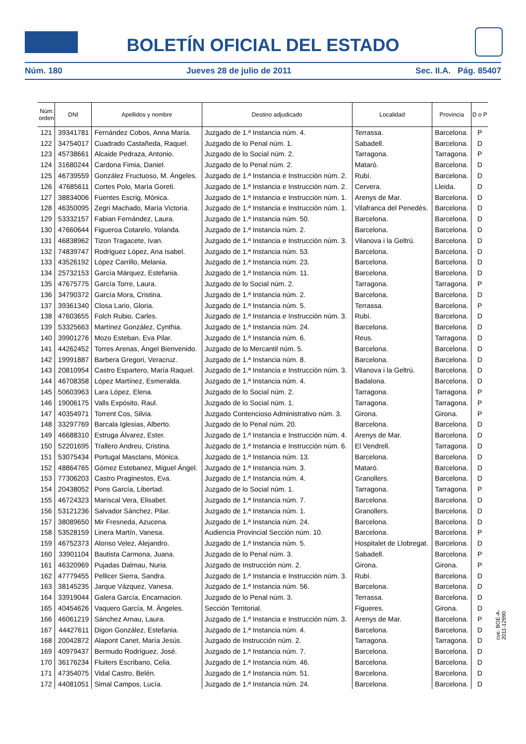BOLETÍN OFICIAL DEL ESTADO
Núm. 180 Jueves 28 de julio de 2011 Sec. II.A. Pág. 85407
| Núm. orden | DNI | Apellidos y nombre | Destino adjudicado | Localidad | Provincia | D o P |
| --- | --- | --- | --- | --- | --- | --- |
| 121 | 39341781 | Fernández Cobos, Anna María. | Juzgado de 1.ª Instancia núm. 4. | Terrassa. | Barcelona. | P |
| 122 | 34754017 | Cuadrado Castañeda, Raquel. | Juzgado de lo Penal núm. 1. | Sabadell. | Barcelona. | D |
| 123 | 45738661 | Alcaide Pedraza, Antonio. | Juzgado de lo Social núm. 2. | Tarragona. | Tarragona. | P |
| 124 | 31680244 | Cardona Fimia, Daniel. | Juzgado de lo Penal núm. 2. | Mataró. | Barcelona. | D |
| 125 | 46739559 | González Fructuoso, M. Ángeles. | Juzgado de 1.ª Instancia e Instrucción núm. 2. | Rubí. | Barcelona. | D |
| 126 | 47685611 | Cortes Polo, María Goreti. | Juzgado de 1.ª Instancia e Instrucción núm. 2. | Cervera. | Lleida. | D |
| 127 | 38834006 | Fuentes Escrig, Mónica. | Juzgado de 1.ª Instancia e Instrucción núm. 1. | Arenys de Mar. | Barcelona. | D |
| 128 | 46350095 | Zegri Machado, María Victoria. | Juzgado de 1.ª Instancia e Instrucción núm. 1. | Vilafranca del Penedès. | Barcelona. | D |
| 129 | 53332157 | Fabian Fernández, Laura. | Juzgado de 1.ª Instancia núm. 50. | Barcelona. | Barcelona. | D |
| 130 | 47660644 | Figueroa Cotarelo, Yolanda. | Juzgado de 1.ª Instancia núm. 2. | Barcelona. | Barcelona. | D |
| 131 | 46838962 | Tizon Tragacete, Ivan. | Juzgado de 1.ª Instancia e Instrucción núm. 3. | Vilanova i la Geltrú. | Barcelona. | D |
| 132 | 74839747 | Rodriguez López, Ana Isabel. | Juzgado de 1.ª Instancia núm. 53. | Barcelona. | Barcelona. | D |
| 133 | 43526192 | López Carrillo, Melania. | Juzgado de 1.ª Instancia núm. 23. | Barcelona. | Barcelona. | D |
| 134 | 25732153 | García Márquez, Estefania. | Juzgado de 1.ª Instancia núm. 11. | Barcelona. | Barcelona. | D |
| 135 | 47675775 | García Torre, Laura. | Juzgado de lo Social núm. 2. | Tarragona. | Tarragona. | P |
| 136 | 34790372 | García Mora, Cristina. | Juzgado de 1.ª Instancia núm. 2. | Barcelona. | Barcelona. | D |
| 137 | 39361340 | Closa Lario, Gloria. | Juzgado de 1.ª Instancia núm. 5. | Terrassa. | Barcelona. | P |
| 138 | 47603655 | Folch Rubio, Carles. | Juzgado de 1.ª Instancia e Instrucción núm. 3. | Rubí. | Barcelona. | D |
| 139 | 53325663 | Martínez González, Cynthia. | Juzgado de 1.ª Instancia núm. 24. | Barcelona. | Barcelona. | D |
| 140 | 39901276 | Mozo Esteban, Eva Pilar. | Juzgado de 1.ª Instancia núm. 6. | Reus. | Tarragona. | D |
| 141 | 44262452 | Torres Arenas, Ángel Bienvenido. | Juzgado de lo Mercantil núm. 5. | Barcelona. | Barcelona. | D |
| 142 | 19991887 | Barbera Gregori, Veracruz. | Juzgado de 1.ª Instancia núm. 8. | Barcelona. | Barcelona. | D |
| 143 | 20810954 | Castro Espartero, María Raquel. | Juzgado de 1.ª Instancia e Instrucción núm. 3. | Vilanova i la Geltrú. | Barcelona. | D |
| 144 | 46708358 | López Martínez, Esmeralda. | Juzgado de 1.ª Instancia núm. 4. | Badalona. | Barcelona. | D |
| 145 | 50603963 | Lara López, Elena. | Juzgado de lo Social núm. 2. | Tarragona. | Tarragona. | P |
| 146 | 19006175 | Valls Expósito, Raul. | Juzgado de lo Social núm. 1. | Tarragona. | Tarragona. | P |
| 147 | 40354971 | Torrent Cos, Silvia. | Juzgado Contencioso Administrativo núm. 3. | Girona. | Girona. | P |
| 148 | 33297769 | Barcala Iglesias, Alberto. | Juzgado de lo Penal núm. 20. | Barcelona. | Barcelona. | D |
| 149 | 46688310 | Estruga Álvarez, Ester. | Juzgado de 1.ª Instancia e Instrucción núm. 4. | Arenys de Mar. | Barcelona. | D |
| 150 | 52201695 | Trallero Andreu, Cristina. | Juzgado de 1.ª Instancia e Instrucción núm. 6. | El Vendrell. | Tarragona. | D |
| 151 | 53075434 | Portugal Masclans, Mónica. | Juzgado de 1.ª Instancia núm. 13. | Barcelona. | Barcelona. | D |
| 152 | 48864765 | Gómez Estebanez, Miguel Ángel. | Juzgado de 1.ª Instancia núm. 3. | Mataró. | Barcelona. | D |
| 153 | 77306203 | Castro Praginestos, Eva. | Juzgado de 1.ª Instancia núm. 4. | Granollers. | Barcelona. | D |
| 154 | 20438052 | Pons García, Libertad. | Juzgado de lo Social núm. 1. | Tarragona. | Tarragona. | P |
| 155 | 46724323 | Mariscal Vera, Elisabet. | Juzgado de 1.ª Instancia núm. 7. | Barcelona. | Barcelona. | D |
| 156 | 53121236 | Salvador Sánchez, Pilar. | Juzgado de 1.ª Instancia núm. 1. | Granollers. | Barcelona. | D |
| 157 | 38089650 | Mir Fresneda, Azucena. | Juzgado de 1.ª Instancia núm. 24. | Barcelona. | Barcelona. | D |
| 158 | 53528159 | Linera Martín, Vanesa. | Audiencia Provincial Sección núm. 10. | Barcelona. | Barcelona. | P |
| 159 | 46752373 | Alonso Velez, Alejandro. | Juzgado de 1.ª Instancia núm. 5. | Hospitalet de Llobregat. | Barcelona. | D |
| 160 | 33901104 | Bautista Carmona, Juana. | Juzgado de lo Penal núm. 3. | Sabadell. | Barcelona. | P |
| 161 | 46320969 | Pujadas Dalmau, Nuria. | Juzgado de Instrucción núm. 2. | Girona. | Girona. | P |
| 162 | 47779455 | Pellicer Sierra, Sandra. | Juzgado de 1.ª Instancia e Instrucción núm. 3. | Rubí. | Barcelona. | D |
| 163 | 38145235 | Jarque Vázquez, Vanesa. | Juzgado de 1.ª Instancia núm. 56. | Barcelona. | Barcelona. | D |
| 164 | 33919044 | Galera García, Encarnacion. | Juzgado de lo Penal núm. 3. | Terrassa. | Barcelona. | D |
| 165 | 40454626 | Vaquero García, M. Ángeles. | Sección Territorial. | Figueres. | Girona. | D |
| 166 | 46061219 | Sánchez Arnau, Laura. | Juzgado de 1.ª Instancia e Instrucción núm. 3. | Arenys de Mar. | Barcelona. | P |
| 167 | 44427611 | Digon González, Estefania. | Juzgado de 1.ª Instancia núm. 4. | Barcelona. | Barcelona. | D |
| 168 | 20042872 | Alapont Canet, María Jesús. | Juzgado de Instrucción núm. 2. | Tarragona. | Tarragona. | D |
| 169 | 40979437 | Bermudo Rodríguez, José. | Juzgado de 1.ª Instancia núm. 7. | Barcelona. | Barcelona. | D |
| 170 | 36176234 | Fluiters Escribano, Celia. | Juzgado de 1.ª Instancia núm. 46. | Barcelona. | Barcelona. | D |
| 171 | 47354075 | Vidal Castro, Belén. | Juzgado de 1.ª Instancia núm. 51. | Barcelona. | Barcelona. | D |
| 172 | 44081051 | Simal Campos, Lucía. | Juzgado de 1.ª Instancia núm. 24. | Barcelona. | Barcelona. | D |
cve: BOE-A-2011-12990